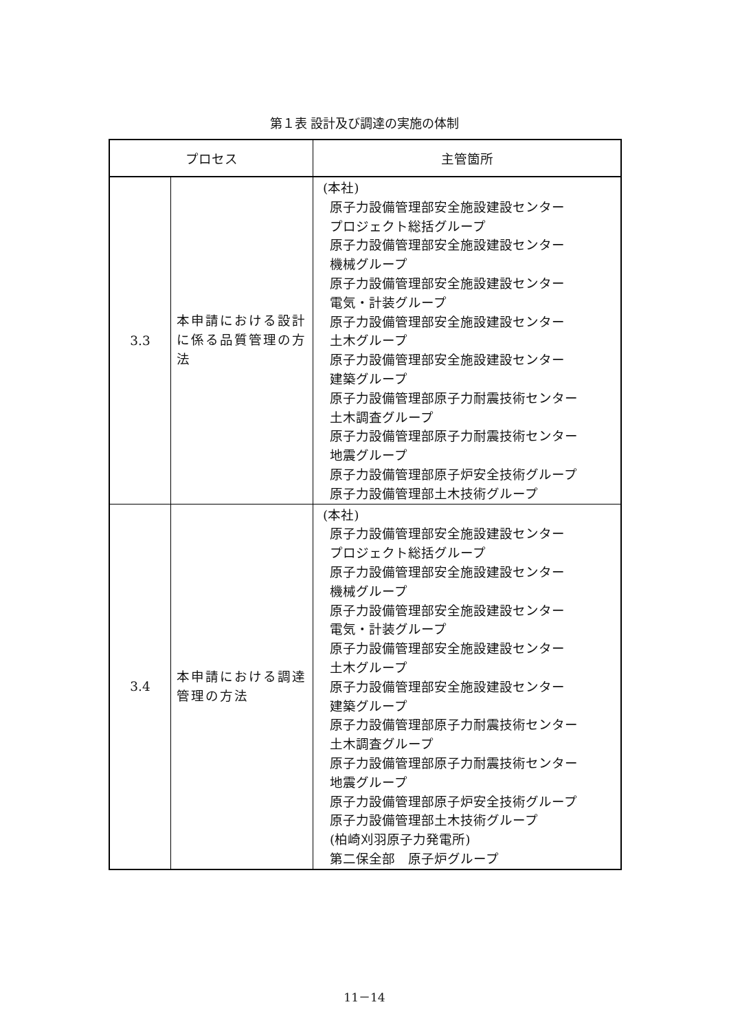第１表 設計及び調達の実施の体制
| プロセス | | 主管箇所 |
| --- | --- | --- |
| 3.3 | 本申請における設計に係る品質管理の方法 | (本社) 原子力設備管理部安全施設建設センター プロジェクト総括グループ 原子力設備管理部安全施設建設センター 機械グループ 原子力設備管理部安全施設建設センター 電気・計装グループ 原子力設備管理部安全施設建設センター 土木グループ 原子力設備管理部安全施設建設センター 建築グループ 原子力設備管理部原子力耐震技術センター 土木調査グループ 原子力設備管理部原子力耐震技術センター 地震グループ 原子力設備管理部原子炉安全技術グループ 原子力設備管理部土木技術グループ |
| 3.4 | 本申請における調達管理の方法 | (本社) 原子力設備管理部安全施設建設センター プロジェクト総括グループ 原子力設備管理部安全施設建設センター 機械グループ 原子力設備管理部安全施設建設センター 電気・計装グループ 原子力設備管理部安全施設建設センター 土木グループ 原子力設備管理部安全施設建設センター 建築グループ 原子力設備管理部原子力耐震技術センター 土木調査グループ 原子力設備管理部原子力耐震技術センター 地震グループ 原子力設備管理部原子炉安全技術グループ 原子力設備管理部土木技術グループ (柏崎刈羽原子力発電所) 第二保全部 原子炉グループ |
11－14